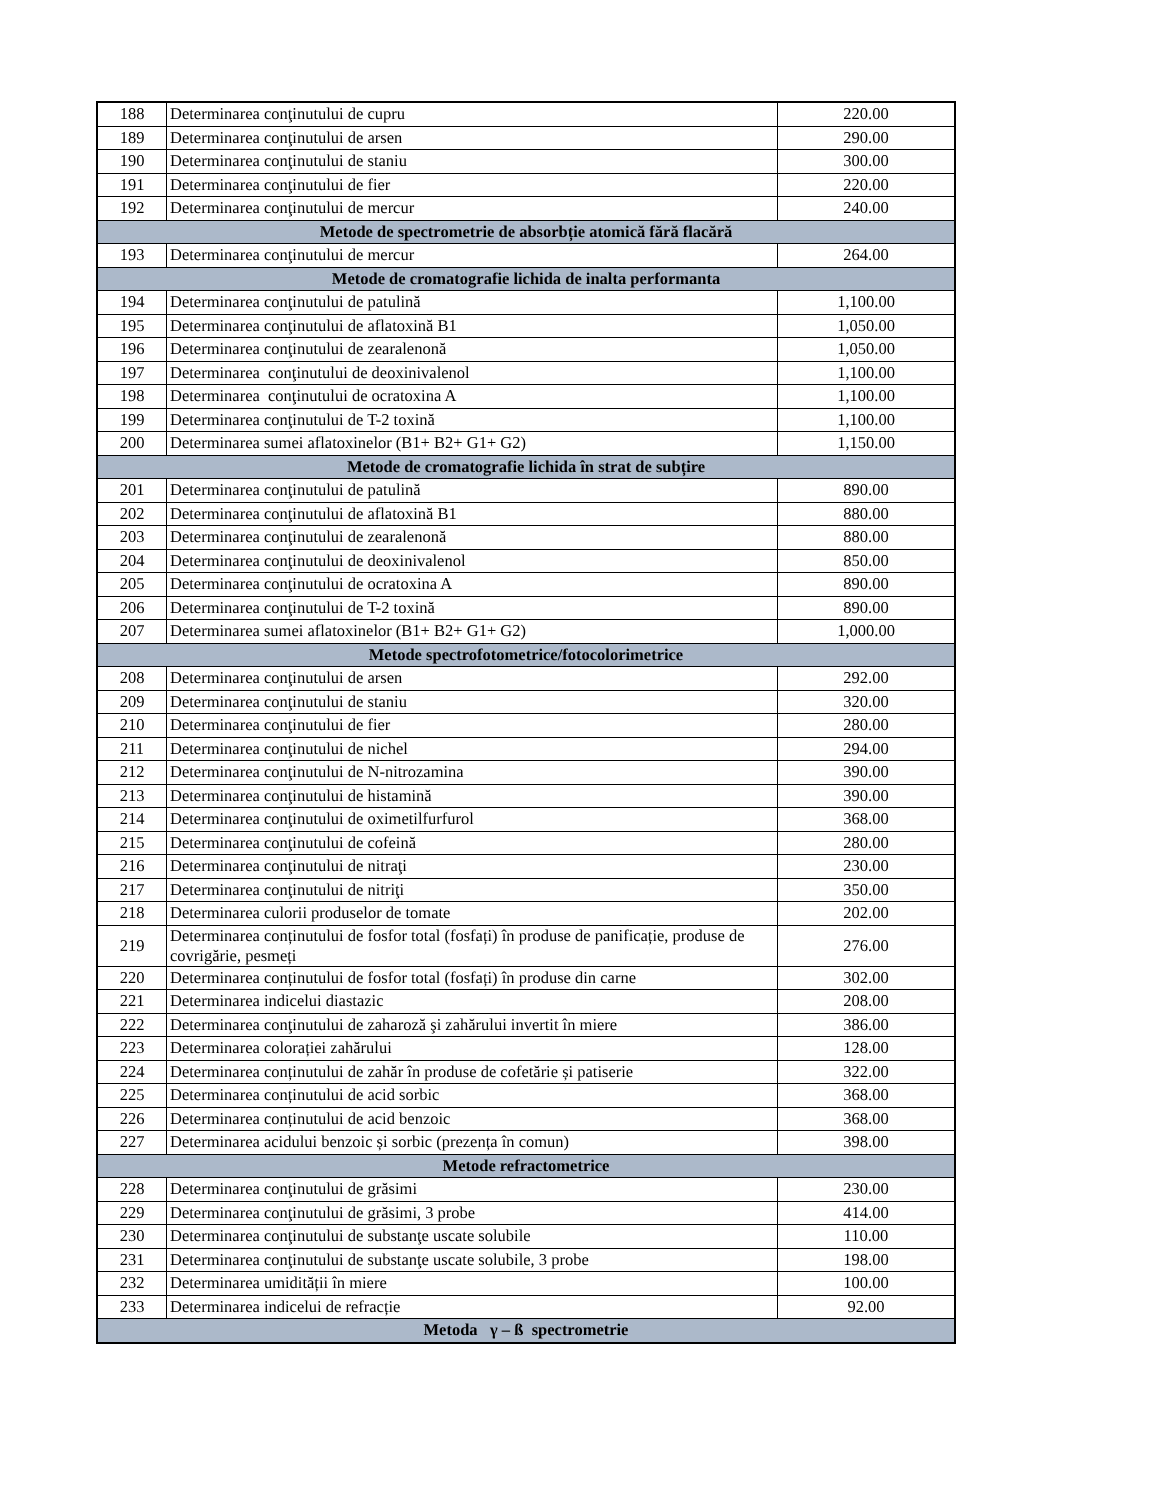| 188 | Determinarea conţinutului de cupru | 220.00 |
| 189 | Determinarea conţinutului de arsen | 290.00 |
| 190 | Determinarea conţinutului de staniu | 300.00 |
| 191 | Determinarea conţinutului de fier | 220.00 |
| 192 | Determinarea conţinutului de mercur | 240.00 |
| Metode de spectrometrie de absorbție atomică fără flacără | | |
| 193 | Determinarea conţinutului de mercur | 264.00 |
| Metode de cromatografie lichida de inalta performanta | | |
| 194 | Determinarea conţinutului de patulină | 1,100.00 |
| 195 | Determinarea conţinutului de aflatoxină B1 | 1,050.00 |
| 196 | Determinarea conţinutului de zearalenonă | 1,050.00 |
| 197 | Determinarea conţinutului de deoxinivalenol | 1,100.00 |
| 198 | Determinarea conţinutului de ocratoxina A | 1,100.00 |
| 199 | Determinarea conţinutului de T-2 toxină | 1,100.00 |
| 200 | Determinarea sumei aflatoxinelor (B1+ B2+ G1+ G2) | 1,150.00 |
| Metode de cromatografie lichida în strat de subțire | | |
| 201 | Determinarea conţinutului de patulină | 890.00 |
| 202 | Determinarea conţinutului de aflatoxină B1 | 880.00 |
| 203 | Determinarea conţinutului de zearalenonă | 880.00 |
| 204 | Determinarea conţinutului de deoxinivalenol | 850.00 |
| 205 | Determinarea conţinutului de ocratoxina A | 890.00 |
| 206 | Determinarea conţinutului de T-2 toxină | 890.00 |
| 207 | Determinarea sumei aflatoxinelor (B1+ B2+ G1+ G2) | 1,000.00 |
| Metode spectrofotometrice/fotocolorimetrice | | |
| 208 | Determinarea conţinutului de arsen | 292.00 |
| 209 | Determinarea conţinutului de staniu | 320.00 |
| 210 | Determinarea conţinutului de fier | 280.00 |
| 211 | Determinarea conţinutului de nichel | 294.00 |
| 212 | Determinarea conţinutului de N-nitrozamina | 390.00 |
| 213 | Determinarea conţinutului de histamină | 390.00 |
| 214 | Determinarea conţinutului de oximetilfurfurol | 368.00 |
| 215 | Determinarea conţinutului de cofeină | 280.00 |
| 216 | Determinarea conţinutului de nitraţi | 230.00 |
| 217 | Determinarea conţinutului de nitriţi | 350.00 |
| 218 | Determinarea culorii produselor de tomate | 202.00 |
| 219 | Determinarea conținutului de fosfor total (fosfați) în produse de panificație, produse de covrigărie, pesmeți | 276.00 |
| 220 | Determinarea conținutului de fosfor total (fosfați) în produse din carne | 302.00 |
| 221 | Determinarea indicelui diastazic | 208.00 |
| 222 | Determinarea conţinutului de zaharoză şi zahărului invertit în miere | 386.00 |
| 223 | Determinarea colorației zahărului | 128.00 |
| 224 | Determinarea conținutului de zahăr în produse de cofetărie și patiserie | 322.00 |
| 225 | Determinarea conținutului de acid sorbic | 368.00 |
| 226 | Determinarea conținutului de acid benzoic | 368.00 |
| 227 | Determinarea acidului benzoic și sorbic (prezența în comun) | 398.00 |
| Metode refractometrice | | |
| 228 | Determinarea conţinutului de grăsimi | 230.00 |
| 229 | Determinarea conţinutului de grăsimi, 3 probe | 414.00 |
| 230 | Determinarea conţinutului de substanţe uscate solubile | 110.00 |
| 231 | Determinarea conţinutului de substanţe uscate solubile, 3 probe | 198.00 |
| 232 | Determinarea umidității în miere | 100.00 |
| 233 | Determinarea indicelui de refracție | 92.00 |
| Metoda γ – ß spectrometrie | | |